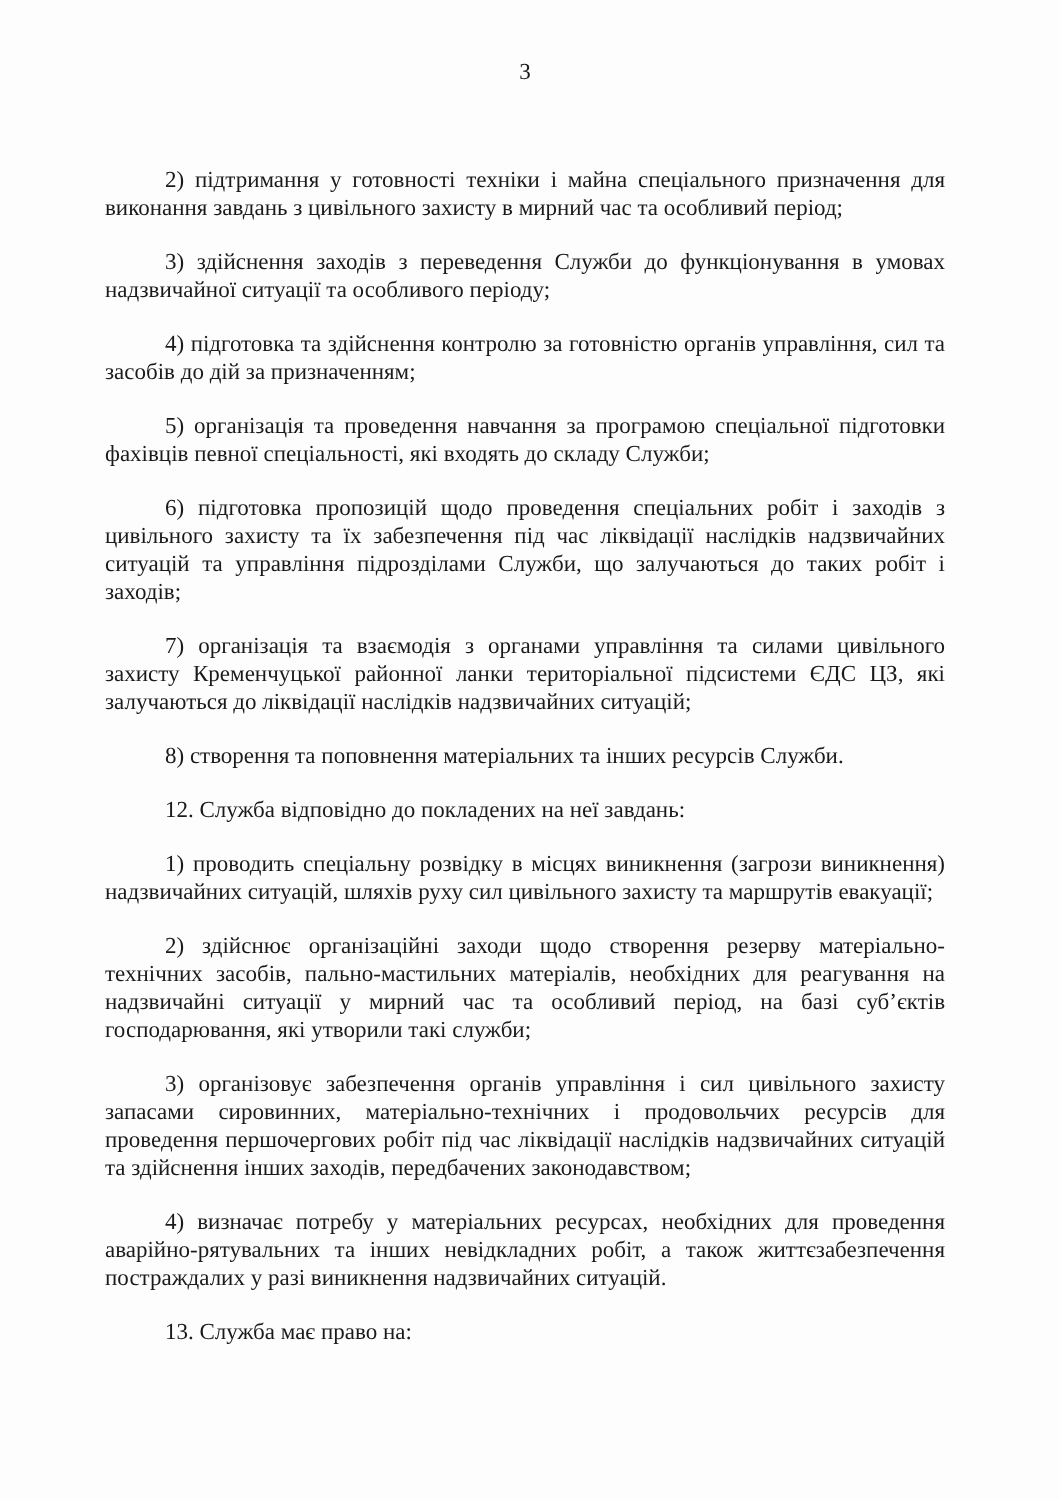3
2) підтримання у готовності техніки і майна спеціального призначення для виконання завдань з цивільного захисту в мирний час та особливий період;
3) здійснення заходів з переведення Служби до функціонування в умовах надзвичайної ситуації та особливого періоду;
4) підготовка та здійснення контролю за готовністю органів управління, сил та засобів до дій за призначенням;
5) організація та проведення навчання за програмою спеціальної підготовки фахівців певної спеціальності, які входять до складу Служби;
6) підготовка пропозицій щодо проведення спеціальних робіт і заходів з цивільного захисту та їх забезпечення під час ліквідації наслідків надзвичайних ситуацій та управління підрозділами Служби, що залучаються до таких робіт і заходів;
7) організація та взаємодія з органами управління та силами цивільного захисту Кременчуцької районної ланки територіальної підсистеми ЄДС ЦЗ, які залучаються до ліквідації наслідків надзвичайних ситуацій;
8) створення та поповнення матеріальних та інших ресурсів Служби.
12. Служба відповідно до покладених на неї завдань:
1) проводить спеціальну розвідку в місцях виникнення (загрози виникнення) надзвичайних ситуацій, шляхів руху сил цивільного захисту та маршрутів евакуації;
2) здійснює організаційні заходи щодо створення резерву матеріально-технічних засобів, пально-мастильних матеріалів, необхідних для реагування на надзвичайні ситуації у мирний час та особливий період, на базі суб’єктів господарювання, які утворили такі служби;
3) організовує забезпечення органів управління і сил цивільного захисту запасами сировинних, матеріально-технічних і продовольчих ресурсів для проведення першочергових робіт під час ліквідації наслідків надзвичайних ситуацій та здійснення інших заходів, передбачених законодавством;
4) визначає потребу у матеріальних ресурсах, необхідних для проведення аварійно-рятувальних та інших невідкладних робіт, а також життєзабезпечення постраждалих у разі виникнення надзвичайних ситуацій.
13. Служба має право на: